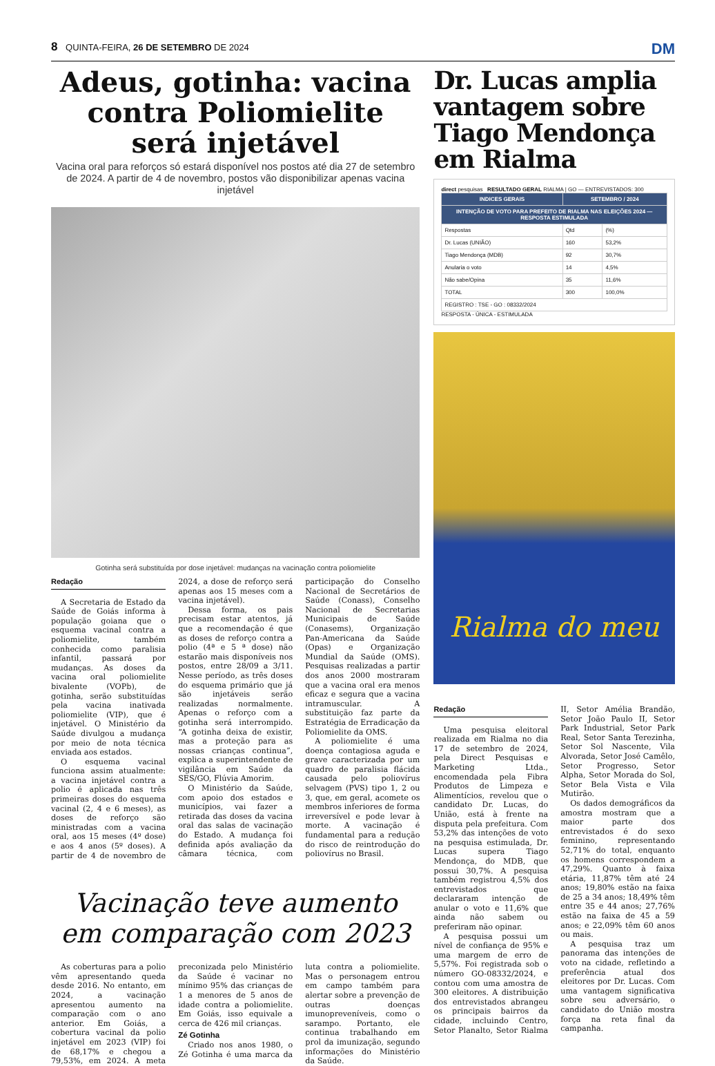8 QUINTA-FEIRA, 26 DE SETEMBRO DE 2024 DM
Adeus, gotinha: vacina contra Poliomielite será injetável
Vacina oral para reforços só estará disponível nos postos até dia 27 de setembro de 2024. A partir de 4 de novembro, postos vão disponibilizar apenas vacina injetável
Gotinha será substituída por dose injetável: mudanças na vacinação contra poliomielite
Redação
A Secretaria de Estado da Saúde de Goiás informa à população goiana que o esquema vacinal contra a poliomielite, também conhecida como paralisia infantil, passará por mudanças. As doses da vacina oral poliomielite bivalente (VOPb), de gotinha, serão substituídas pela vacina inativada poliomielite (VIP), que é injetável. O Ministério da Saúde divulgou a mudança por meio de nota técnica enviada aos estados.
O esquema vacinal funciona assim atualmente: a vacina injetável contra a polio é aplicada nas três primeiras doses do esquema vacinal (2, 4 e 6 meses), as doses de reforço são ministradas com a vacina oral, aos 15 meses (4º dose) e aos 4 anos (5º doses). A partir de 4 de novembro de 2024, a dose de reforço será apenas aos 15 meses com a vacina injetável).
Dessa forma, os pais precisam estar atentos, já que a recomendação é que as doses de reforço contra a polio (4ª e 5 ª dose) não estarão mais disponíveis nos postos, entre 28/09 a 3/11. Nesse período, as três doses do esquema primário que já são injetáveis serão realizadas normalmente. Apenas o reforço com a gotinha será interrompido. “A gotinha deixa de existir, mas a proteção para as nossas crianças continua”, explica a superintendente de vigilância em Saúde da SES/GO, Flúvia Amorim.
O Ministério da Saúde, com apoio dos estados e municípios, vai fazer a retirada das doses da vacina oral das salas de vacinação do Estado. A mudança foi definida após avaliação da câmara técnica, com participação do Conselho Nacional de Secretários de Saúde (Conass), Conselho Nacional de Secretarias Municipais de Saúde (Conasems), Organização Pan-Americana da Saúde (Opas) e Organização Mundial da Saúde (OMS). Pesquisas realizadas a partir dos anos 2000 mostraram que a vacina oral era menos eficaz e segura que a vacina intramuscular. A substituição faz parte da Estratégia de Erradicação da Poliomielite da OMS.
A poliomielite é uma doença contagiosa aguda e grave caracterizada por um quadro de paralisia flácida causada pelo poliovírus selvagem (PVS) tipo 1, 2 ou 3, que, em geral, acomete os membros inferiores de forma irreversível e pode levar à morte. A vacinação é fundamental para a redução do risco de reintrodução do poliovírus no Brasil.
Vacinação teve aumento em comparação com 2023
As coberturas para a polio vêm apresentando queda desde 2016. No entanto, em 2024, a vacinação apresentou aumento na comparação com o ano anterior. Em Goiás, a cobertura vacinal da polio injetável em 2023 (VIP) foi de 68,17% e chegou a 79,53%, em 2024. A meta preconizada pelo Ministério da Saúde é vacinar no mínimo 95% das crianças de 1 a menores de 5 anos de idade contra a poliomielite. Em Goiás, isso equivale a cerca de 426 mil crianças.
Zé Gotinha
Criado nos anos 1980, o Zé Gotinha é uma marca da luta contra a poliomielite. Mas o personagem entrou em campo também para alertar sobre a prevenção de outras doenças imunopreveníveis, como o sarampo. Portanto, ele continua trabalhando em prol da imunização, segundo informações do Ministério da Saúde.
Dr. Lucas amplia vantagem sobre Tiago Mendonça em Rialma
direct pesquisas RESULTADO GERAL RIALMA | GO — ENTREVISTADOS: 300
| INDICES GERAIS | SETEMBRO / 2024 | |
| --- | --- | --- |
| INTENÇÃO DE VOTO PARA PREFEITO DE RIALMA NAS ELEIÇÕES 2024 — RESPOSTA ESTIMULADA | | |
| Respostas | Qtd | (%) |
| Dr. Lucas (UNIÃO) | 160 | 53,2% |
| Tiago Mendonça (MDB) | 92 | 30,7% |
| Anularia o voto | 14 | 4,5% |
| Não sabe/Opina | 35 | 11,6% |
| TOTAL | 300 | 100,0% |
| REGISTRO : TSE - GO : 08332/2024 | | |
RESPOSTA - ÚNICA - ESTIMULADA
Rialma do meu
Redação
Uma pesquisa eleitoral realizada em Rialma no dia 17 de setembro de 2024, pela Direct Pesquisas e Marketing Ltda., encomendada pela Fibra Produtos de Limpeza e Alimentícios, revelou que o candidato Dr. Lucas, do União, está à frente na disputa pela prefeitura. Com 53,2% das intenções de voto na pesquisa estimulada, Dr. Lucas supera Tiago Mendonça, do MDB, que possui 30,7%. A pesquisa também registrou 4,5% dos entrevistados que declararam intenção de anular o voto e 11,6% que ainda não sabem ou preferiram não opinar.
A pesquisa possui um nível de confiança de 95% e uma margem de erro de 5,57%. Foi registrada sob o número GO-08332/2024, e contou com uma amostra de 300 eleitores. A distribuição dos entrevistados abrangeu os principais bairros da cidade, incluindo Centro, Setor Planalto, Setor Rialma II, Setor Amélia Brandão, Setor João Paulo II, Setor Park Industrial, Setor Park Real, Setor Santa Terezinha, Setor Sol Nascente, Vila Alvorada, Setor José Camêlo, Setor Progresso, Setor Alpha, Setor Morada do Sol, Setor Bela Vista e Vila Mutirão.
Os dados demográficos da amostra mostram que a maior parte dos entrevistados é do sexo feminino, representando 52,71% do total, enquanto os homens correspondem a 47,29%. Quanto à faixa etária, 11,87% têm até 24 anos; 19,80% estão na faixa de 25 a 34 anos; 18,49% têm entre 35 e 44 anos; 27,76% estão na faixa de 45 a 59 anos; e 22,09% têm 60 anos ou mais.
A pesquisa traz um panorama das intenções de voto na cidade, refletindo a preferência atual dos eleitores por Dr. Lucas. Com uma vantagem significativa sobre seu adversário, o candidato do União mostra força na reta final da campanha.